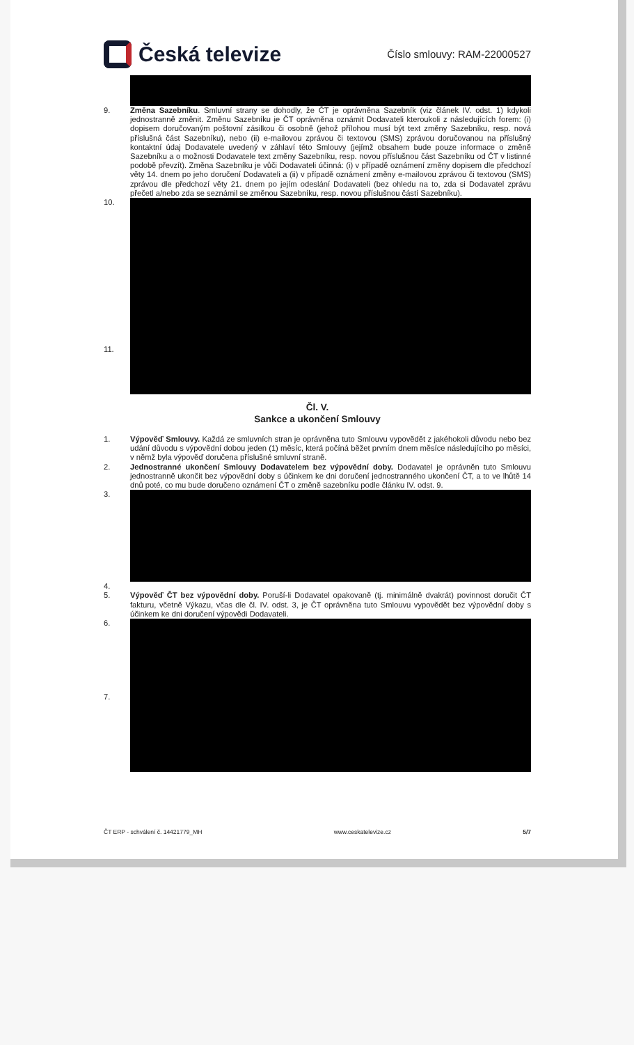Česká televize
Číslo smlouvy: RAM-22000527
9. Změna Sazebníku. Smluvní strany se dohodly, že ČT je oprávněna Sazebník (viz článek IV. odst. 1) kdykoli jednostranně změnit. Změnu Sazebníku je ČT oprávněna oznámit Dodavateli kteroukoli z následujících forem: (i) dopisem doručovaným poštovní zásilkou či osobně (jehož přílohou musí být text změny Sazebníku, resp. nová příslušná část Sazebníku), nebo (ii) e-mailovou zprávou či textovou (SMS) zprávou doručovanou na příslušný kontaktní údaj Dodavatele uvedený v záhlaví této Smlouvy (jejímž obsahem bude pouze informace o změně Sazebníku a o možnosti Dodavatele text změny Sazebníku, resp. novou příslušnou část Sazebníku od ČT v listinné podobě převzít). Změna Sazebníku je vůči Dodavateli účinná: (i) v případě oznámení změny dopisem dle předchozí věty 14. dnem po jeho doručení Dodavateli a (ii) v případě oznámení změny e-mailovou zprávou či textovou (SMS) zprávou dle předchozí věty 21. dnem po jejím odeslání Dodavateli (bez ohledu na to, zda si Dodavatel zprávu přečetl a/nebo zda se seznámil se změnou Sazebníku, resp. novou příslušnou částí Sazebníku).
10.
11.
Čl. V.
Sankce a ukončení Smlouvy
1. Výpověď Smlouvy. Každá ze smluvních stran je oprávněna tuto Smlouvu vypovědět z jakéhokoli důvodu nebo bez udání důvodu s výpovědní dobou jeden (1) měsíc, která počíná běžet prvním dnem měsíce následujícího po měsíci, v němž byla výpověď doručena příslušné smluvní straně.
2. Jednostranné ukončení Smlouvy Dodavatelem bez výpovědní doby. Dodavatel je oprávněn tuto Smlouvu jednostranně ukončit bez výpovědní doby s účinkem ke dni doručení jednostranného ukončení ČT, a to ve lhůtě 14 dnů poté, co mu bude doručeno oznámení ČT o změně sazebníku podle článku IV. odst. 9.
3.
4.
5. Výpověď ČT bez výpovědní doby. Poruší-li Dodavatel opakovaně (tj. minimálně dvakrát) povinnost doručit ČT fakturu, včetně Výkazu, včas dle čl. IV. odst. 3, je ČT oprávněna tuto Smlouvu vypovědět bez výpovědní doby s účinkem ke dni doručení výpovědi Dodavateli.
6.
7.
ČT ERP - schválení č. 14421779_MH www.ceskatelevize.cz 5/7